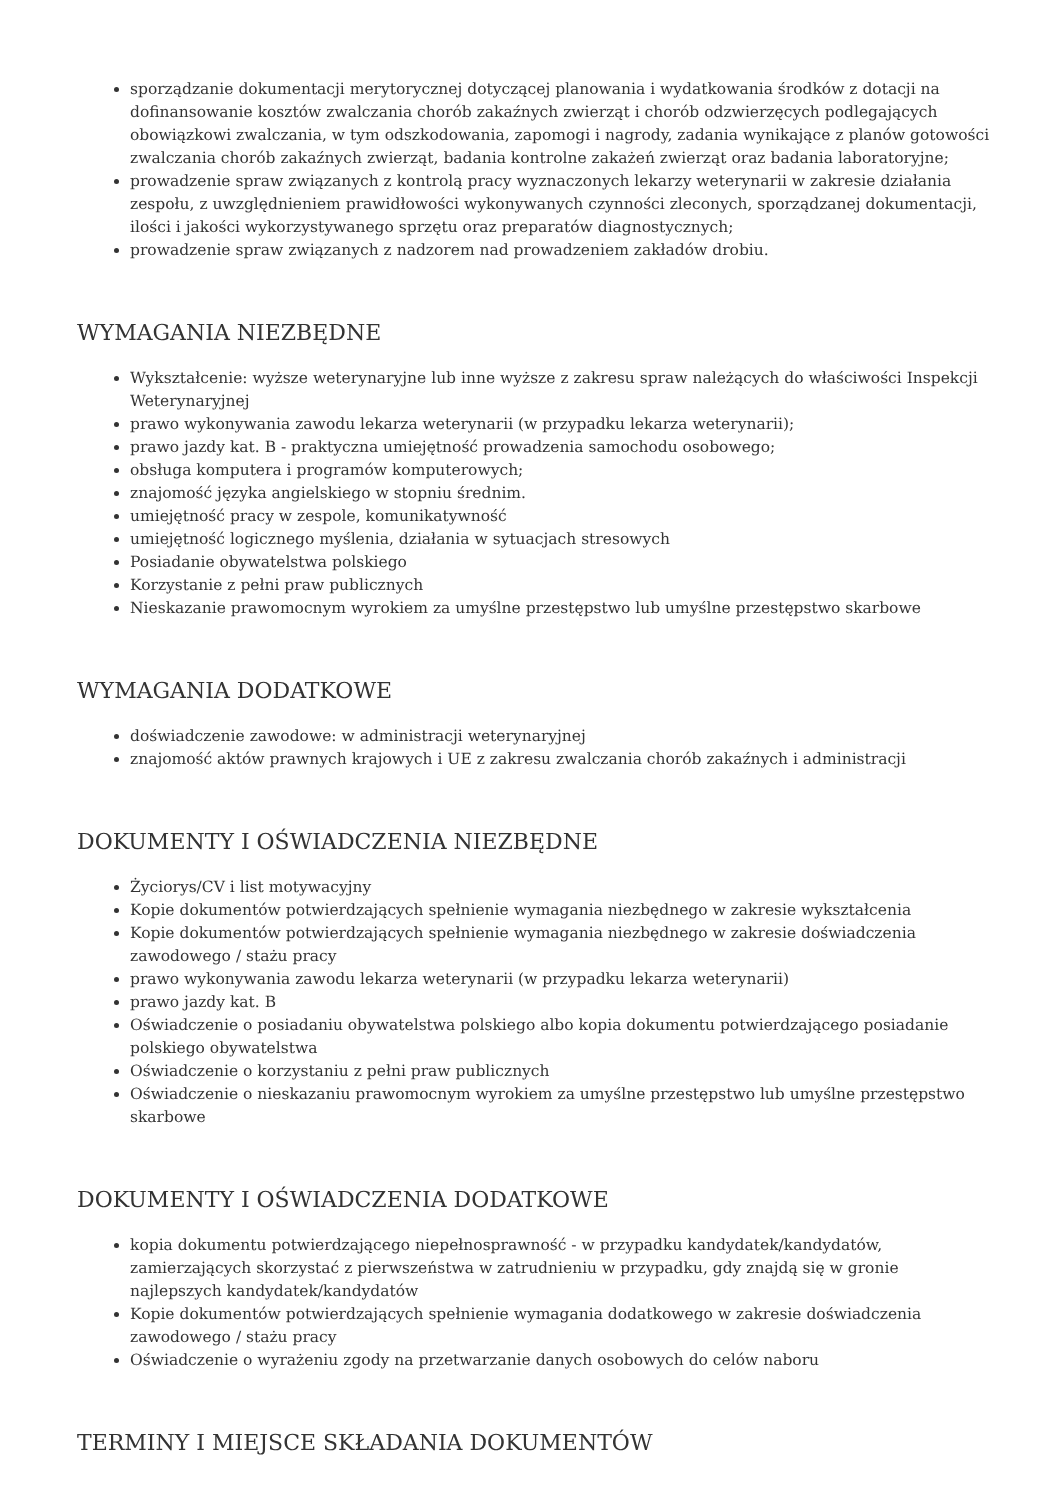sporządzanie dokumentacji merytorycznej dotyczącej planowania i wydatkowania środków z dotacji na dofinansowanie kosztów zwalczania chorób zakaźnych zwierząt i chorób odzwierzęcych podlegających obowiązkowi zwalczania, w tym odszkodowania, zapomogi i nagrody, zadania wynikające z planów gotowości zwalczania chorób zakaźnych zwierząt, badania kontrolne zakażeń zwierząt oraz badania laboratoryjne;
prowadzenie spraw związanych z kontrolą pracy wyznaczonych lekarzy weterynarii w zakresie działania zespołu, z uwzględnieniem prawidłowości wykonywanych czynności zleconych, sporządzanej dokumentacji, ilości i jakości wykorzystywanego sprzętu oraz preparatów diagnostycznych;
prowadzenie spraw związanych z nadzorem nad prowadzeniem zakładów drobiu.
WYMAGANIA NIEZBĘDNE
Wykształcenie: wyższe weterynaryjne lub inne wyższe z zakresu spraw należących do właściwości Inspekcji Weterynaryjnej
prawo wykonywania zawodu lekarza weterynarii (w przypadku lekarza weterynarii);
prawo jazdy kat. B - praktyczna umiejętność prowadzenia samochodu osobowego;
obsługa komputera i programów komputerowych;
znajomość języka angielskiego w stopniu średnim.
umiejętność pracy w zespole, komunikatywność
umiejętność logicznego myślenia, działania w sytuacjach stresowych
Posiadanie obywatelstwa polskiego
Korzystanie z pełni praw publicznych
Nieskazanie prawomocnym wyrokiem za umyślne przestępstwo lub umyślne przestępstwo skarbowe
WYMAGANIA DODATKOWE
doświadczenie zawodowe: w administracji weterynaryjnej
znajomość aktów prawnych krajowych i UE z zakresu zwalczania chorób zakaźnych i administracji
DOKUMENTY I OŚWIADCZENIA NIEZBĘDNE
Życiorys/CV i list motywacyjny
Kopie dokumentów potwierdzających spełnienie wymagania niezbędnego w zakresie wykształcenia
Kopie dokumentów potwierdzających spełnienie wymagania niezbędnego w zakresie doświadczenia zawodowego / stażu pracy
prawo wykonywania zawodu lekarza weterynarii (w przypadku lekarza weterynarii)
prawo jazdy kat. B
Oświadczenie o posiadaniu obywatelstwa polskiego albo kopia dokumentu potwierdzającego posiadanie polskiego obywatelstwa
Oświadczenie o korzystaniu z pełni praw publicznych
Oświadczenie o nieskazaniu prawomocnym wyrokiem za umyślne przestępstwo lub umyślne przestępstwo skarbowe
DOKUMENTY I OŚWIADCZENIA DODATKOWE
kopia dokumentu potwierdzającego niepełnosprawność - w przypadku kandydatek/kandydatów, zamierzających skorzystać z pierwszeństwa w zatrudnieniu w przypadku, gdy znajdą się w gronie najlepszych kandydatek/kandydatów
Kopie dokumentów potwierdzających spełnienie wymagania dodatkowego w zakresie doświadczenia zawodowego / stażu pracy
Oświadczenie o wyrażeniu zgody na przetwarzanie danych osobowych do celów naboru
TERMINY I MIEJSCE SKŁADANIA DOKUMENTÓW